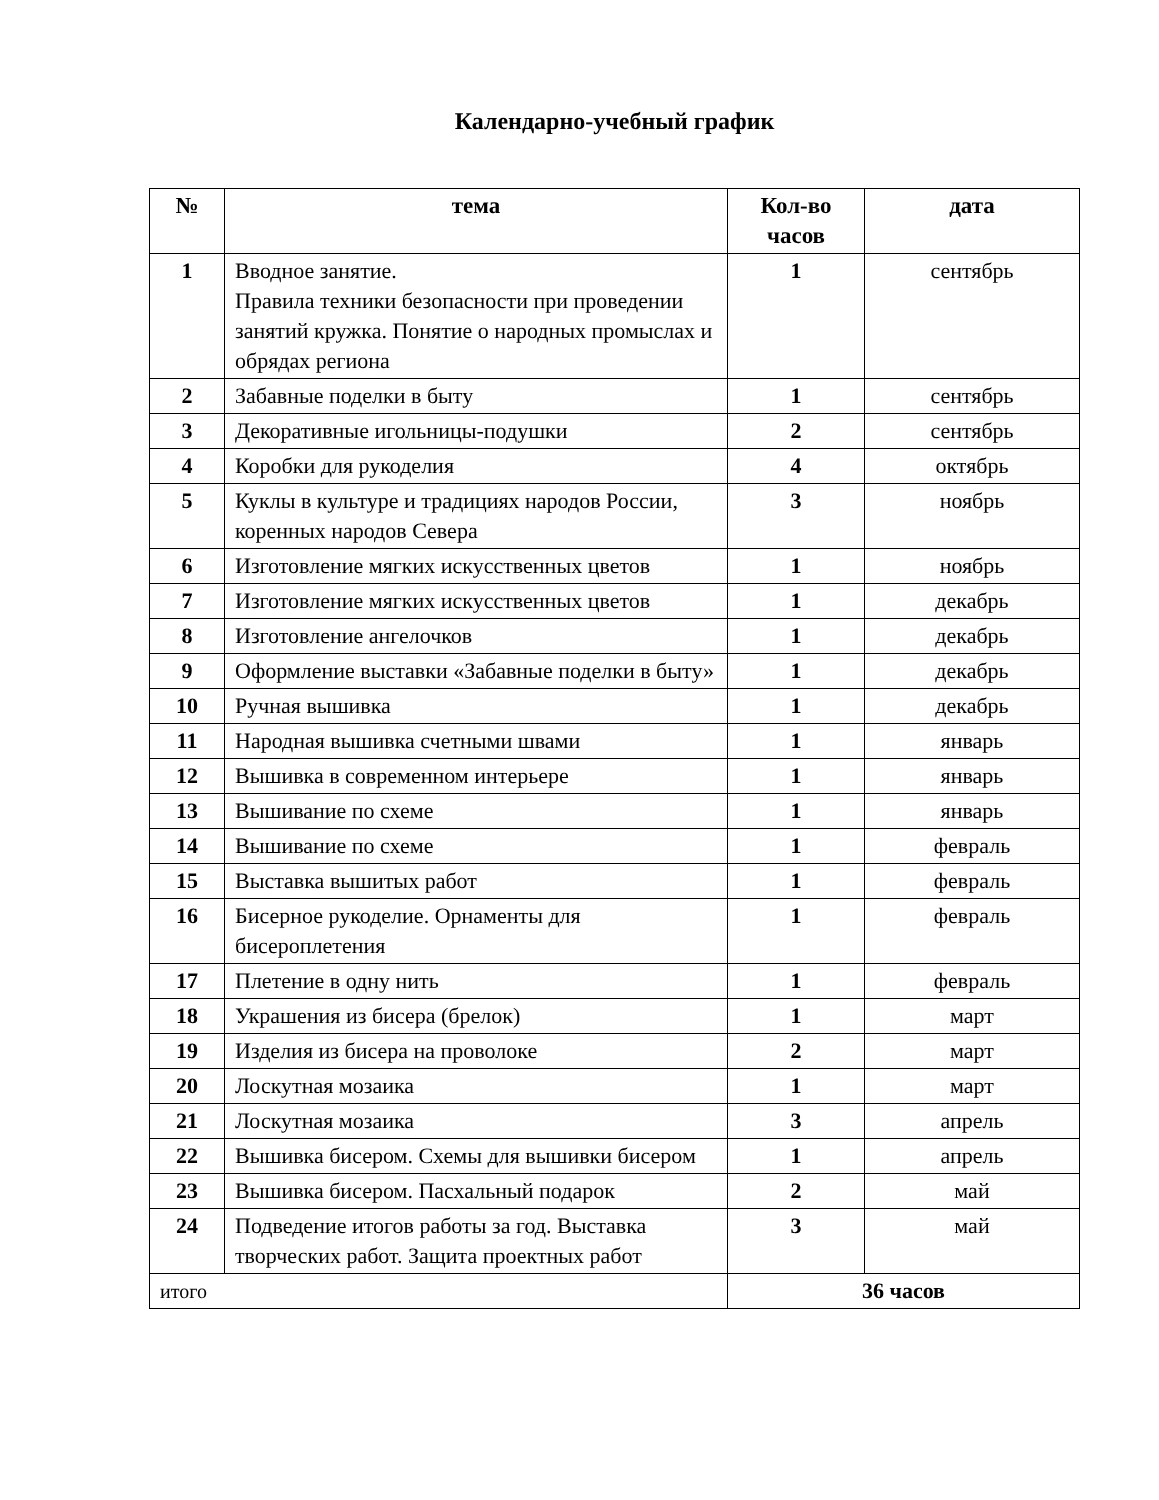Календарно-учебный график
| № | тема | Кол-во часов | дата |
| --- | --- | --- | --- |
| 1 | Вводное занятие. Правила техники безопасности при проведении занятий кружка. Понятие о народных промыслах и обрядах региона | 1 | сентябрь |
| 2 | Забавные поделки в быту | 1 | сентябрь |
| 3 | Декоративные игольницы-подушки | 2 | сентябрь |
| 4 | Коробки для рукоделия | 4 | октябрь |
| 5 | Куклы в культуре и традициях народов России, коренных народов Севера | 3 | ноябрь |
| 6 | Изготовление мягких искусственных цветов | 1 | ноябрь |
| 7 | Изготовление мягких искусственных цветов | 1 | декабрь |
| 8 | Изготовление ангелочков | 1 | декабрь |
| 9 | Оформление выставки «Забавные поделки в быту» | 1 | декабрь |
| 10 | Ручная вышивка | 1 | декабрь |
| 11 | Народная вышивка счетными швами | 1 | январь |
| 12 | Вышивка в современном интерьере | 1 | январь |
| 13 | Вышивание по схеме | 1 | январь |
| 14 | Вышивание по схеме | 1 | февраль |
| 15 | Выставка вышитых работ | 1 | февраль |
| 16 | Бисерное рукоделие. Орнаменты для бисероплетения | 1 | февраль |
| 17 | Плетение в одну нить | 1 | февраль |
| 18 | Украшения из бисера (брелок) | 1 | март |
| 19 | Изделия из бисера на проволоке | 2 | март |
| 20 | Лоскутная мозаика | 1 | март |
| 21 | Лоскутная мозаика | 3 | апрель |
| 22 | Вышивка бисером. Схемы для вышивки бисером | 1 | апрель |
| 23 | Вышивка бисером. Пасхальный подарок | 2 | май |
| 24 | Подведение итогов работы за год. Выставка творческих работ. Защита проектных работ | 3 | май |
| итого | | 36 часов | |